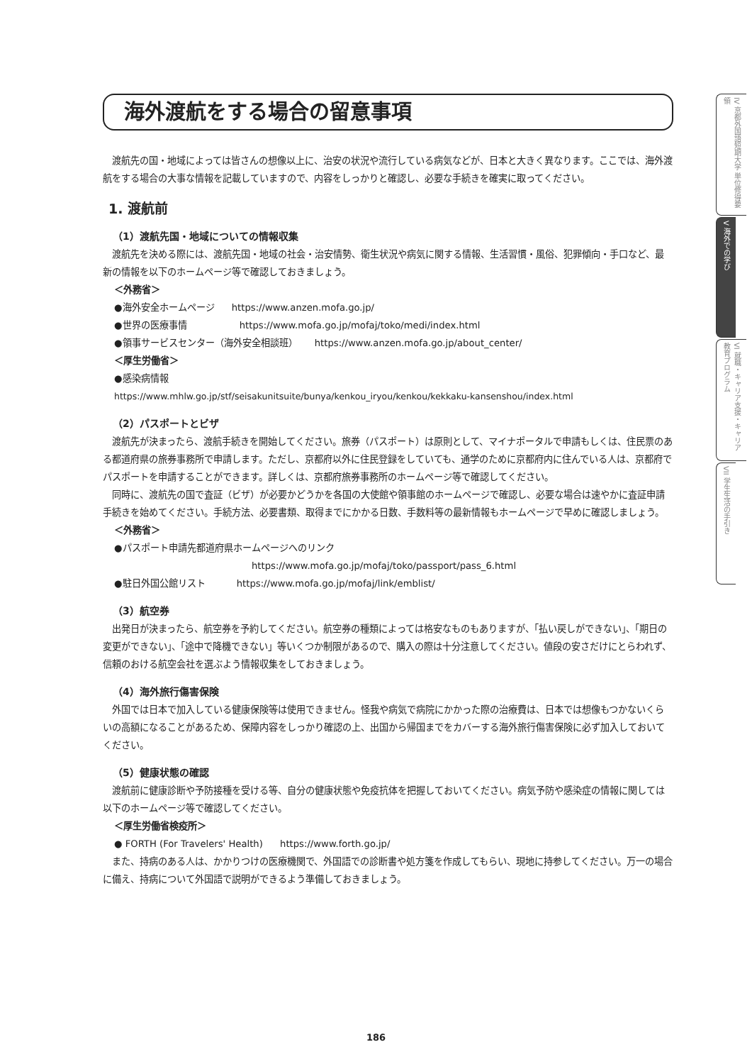海外渡航をする場合の留意事項
渡航先の国・地域によっては皆さんの想像以上に、治安の状況や流行している病気などが、日本と大きく異なります。ここでは、海外渡航をする場合の大事な情報を記載していますので、内容をしっかりと確認し、必要な手続きを確実に取ってください。
1. 渡航前
（1）渡航先国・地域についての情報収集
渡航先を決める際には、渡航先国・地域の社会・治安情勢、衛生状況や病気に関する情報、生活習慣・風俗、犯罪傾向・手口など、最新の情報を以下のホームページ等で確認しておきましょう。
＜外務省＞
●海外安全ホームページ https://www.anzen.mofa.go.jp/
●世界の医療事情 https://www.mofa.go.jp/mofaj/toko/medi/index.html
●領事サービスセンター（海外安全相談班） https://www.anzen.mofa.go.jp/about_center/
＜厚生労働省＞
●感染病情報
https://www.mhlw.go.jp/stf/seisakunitsuite/bunya/kenkou_iryou/kenkou/kekkaku-kansenshou/index.html
（2）パスポートとビザ
渡航先が決まったら、渡航手続きを開始してください。旅券（パスポート）は原則として、マイナポータルで申請もしくは、住民票のある都道府県の旅券事務所で申請します。ただし、京都府以外に住民登録をしていても、通学のために京都府内に住んでいる人は、京都府でパスポートを申請することができます。詳しくは、京都府旅券事務所のホームページ等で確認してください。
同時に、渡航先の国で査証（ビザ）が必要かどうかを各国の大使館や領事館のホームページで確認し、必要な場合は速やかに査証申請手続きを始めてください。手続方法、必要書類、取得までにかかる日数、手数料等の最新情報もホームページで早めに確認しましょう。
＜外務省＞
●パスポート申請先都道府県ホームページへのリンク
https://www.mofa.go.jp/mofaj/toko/passport/pass_6.html
●駐日外国公館リスト https://www.mofa.go.jp/mofaj/link/emblist/
（3）航空券
出発日が決まったら、航空券を予約してください。航空券の種類によっては格安なものもありますが、「払い戻しができない」、「期日の変更ができない」、「途中で降機できない」等いくつか制限があるので、購入の際は十分注意してください。値段の安さだけにとらわれず、信頼のおける航空会社を選ぶよう情報収集をしておきましょう。
（4）海外旅行傷害保険
外国では日本で加入している健康保険等は使用できません。怪我や病気で病院にかかった際の治療費は、日本では想像もつかないくらいの高額になることがあるため、保障内容をしっかり確認の上、出国から帰国までをカバーする海外旅行傷害保険に必ず加入しておいてください。
（5）健康状態の確認
渡航前に健康診断や予防接種を受ける等、自分の健康状態や免疫抗体を把握しておいてください。病気予防や感染症の情報に関しては以下のホームページ等で確認してください。
＜厚生労働省検疫所＞
● FORTH (For Travelers' Health) https://www.forth.go.jp/
また、持病のある人は、かかりつけの医療機関で、外国語での診断書や処方箋を作成してもらい、現地に持参してください。万一の場合に備え、持病について外国語で説明ができるよう準備しておきましょう。
IV 京都外国語短期大学 単位修得要領
V 海外での学び
VI 就職・キャリア支援・キャリア教育プログラム
VII 学生生活の手引き
186